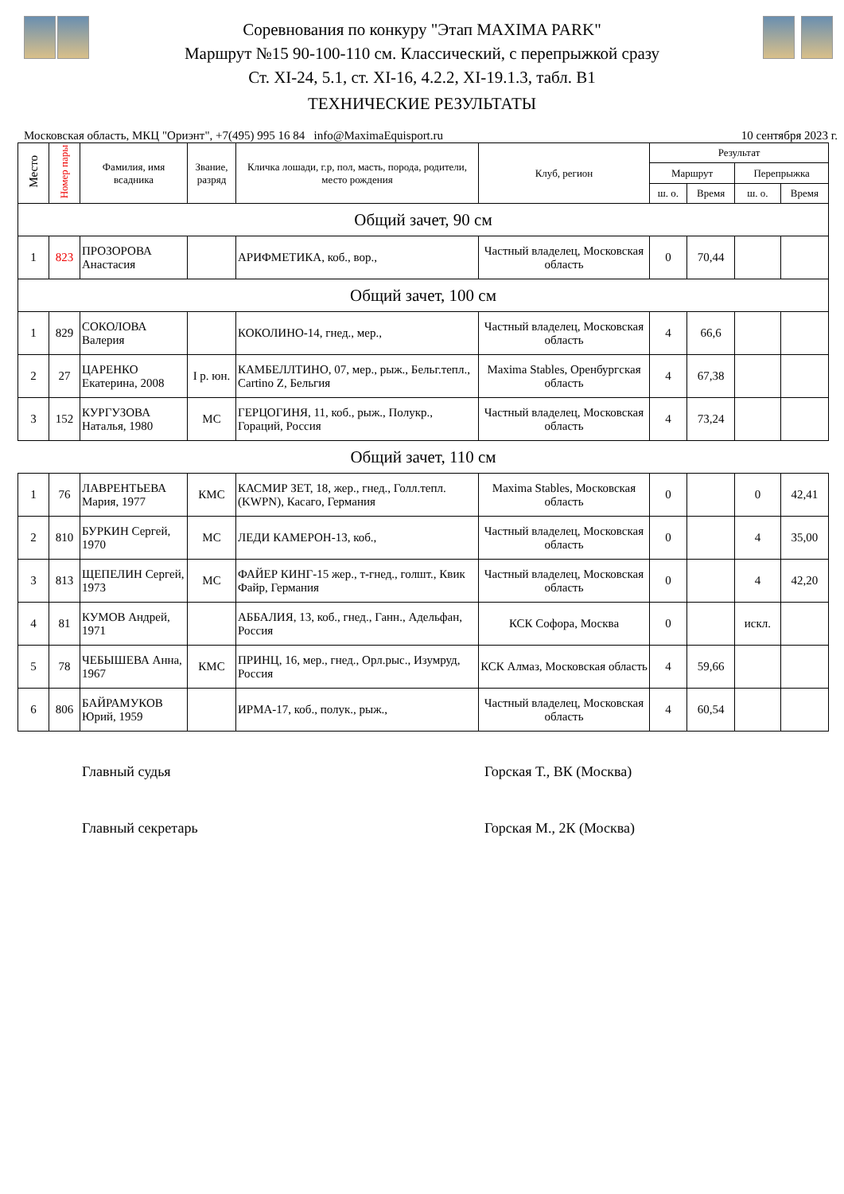Соревнования по конкуру "Этап MAXIMA PARK"
Маршрут №15 90-100-110 см. Классический, с перепрыжкой сразу
Ст. XI-24, 5.1, ст. XI-16, 4.2.2, XI-19.1.3, табл. В1
ТЕХНИЧЕСКИЕ РЕЗУЛЬТАТЫ
Московская область, МКЦ "Ориэнт", +7(495) 995 16 84 info@MaximaEquisport.ru 10 сентября 2023 г.
| Место | Номер пары | Фамилия, имя всадника | Звание, разряд | Кличка лошади, г.р, пол, масть, порода, родители, место рождения | Клуб, регион | Результат | | | |
| --- | --- | --- | --- | --- | --- | --- | --- | --- | --- |
| | | | | | | Маршрут | | Перепрыжка | |
| | | | | | | ш. о. | Время | ш. о. | Время |
| Общий зачет, 90 см | | | | | | | | | |
| 1 | 823 | ПРОЗОРОВА Анастасия | | АРИФМЕТИКА, коб., вор., | Частный владелец, Московская область | 0 | 70,44 | | |
| Общий зачет, 100 см | | | | | | | | | |
| 1 | 829 | СОКОЛОВА Валерия | | КОКОЛИНО-14, гнед., мер., | Частный владелец, Московская область | 4 | 66,6 | | |
| 2 | 27 | ЦАРЕНКО Екатерина, 2008 | I р. юн. | КАМБЕЛЛТИНО, 07, мер., рыж., Бельг.тепл., Cartino Z, Бельгия | Maxima Stables, Оренбургская область | 4 | 67,38 | | |
| 3 | 152 | КУРГУЗОВА Наталья, 1980 | МС | ГЕРЦОГИНЯ, 11, коб., рыж., Полукр., Гораций, Россия | Частный владелец, Московская область | 4 | 73,24 | | |
| Общий зачет, 110 см | | | | | | | | | |
| 1 | 76 | ЛАВРЕНТЬЕВА Мария, 1977 | КМС | КАСМИР ЗЕТ, 18, жер., гнед., Голл.тепл. (KWPN), Касаго, Германия | Maxima Stables, Московская область | 0 | | 0 | 42,41 |
| 2 | 810 | БУРКИН Сергей, 1970 | МС | ЛЕДИ КАМЕРОН-13, коб., | Частный владелец, Московская область | 0 | | 4 | 35,00 |
| 3 | 813 | ЩЕПЕЛИН Сергей, 1973 | МС | ФАЙЕР КИНГ-15 жер., т-гнед., голшт., Квик Файр, Германия | Частный владелец, Московская область | 0 | | 4 | 42,20 |
| 4 | 81 | КУМОВ Андрей, 1971 | | АББАЛИЯ, 13, коб., гнед., Ганн., Адельфан, Россия | КСК Софора, Москва | 0 | | искл. | |
| 5 | 78 | ЧЕБЫШЕВА Анна, 1967 | КМС | ПРИНЦ, 16, мер., гнед., Орл.рыс., Изумруд, Россия | КСК Алмаз, Московская область | 4 | 59,66 | | |
| 6 | 806 | БАЙРАМУКОВ Юрий, 1959 | | ИРМА-17, коб., полук., рыж., | Частный владелец, Московская область | 4 | 60,54 | | |
Главный судья Горская Т., ВК (Москва)
Главный секретарь Горская М., 2К (Москва)